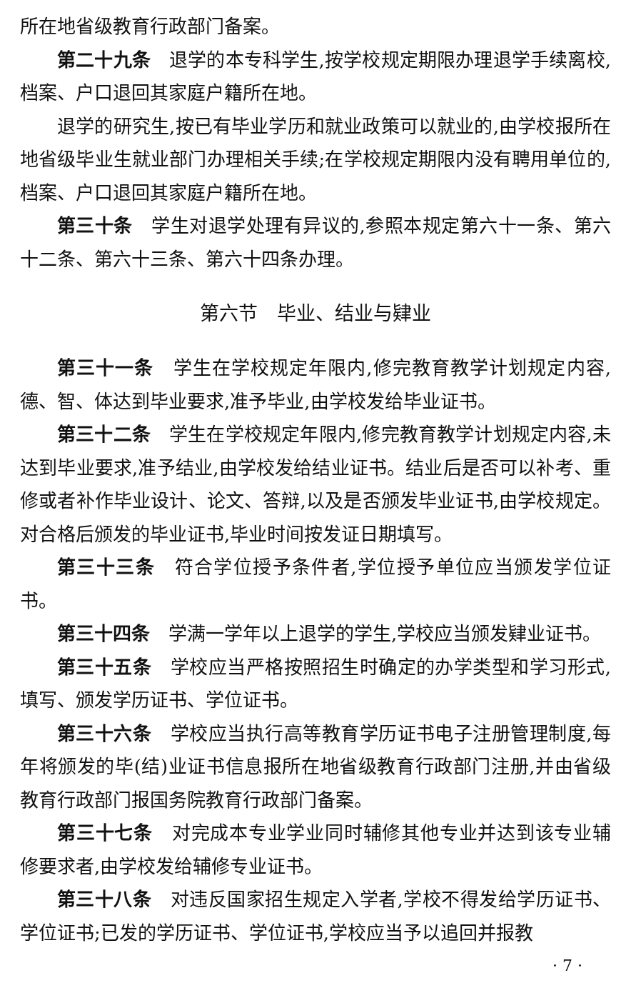所在地省级教育行政部门备案。
第二十九条　退学的本专科学生,按学校规定期限办理退学手续离校,档案、户口退回其家庭户籍所在地。
退学的研究生,按已有毕业学历和就业政策可以就业的,由学校报所在地省级毕业生就业部门办理相关手续;在学校规定期限内没有聘用单位的,档案、户口退回其家庭户籍所在地。
第三十条　学生对退学处理有异议的,参照本规定第六十一条、第六十二条、第六十三条、第六十四条办理。
第六节　毕业、结业与肄业
第三十一条　学生在学校规定年限内,修完教育教学计划规定内容,德、智、体达到毕业要求,准予毕业,由学校发给毕业证书。
第三十二条　学生在学校规定年限内,修完教育教学计划规定内容,未达到毕业要求,准予结业,由学校发给结业证书。结业后是否可以补考、重修或者补作毕业设计、论文、答辩,以及是否颁发毕业证书,由学校规定。对合格后颁发的毕业证书,毕业时间按发证日期填写。
第三十三条　符合学位授予条件者,学位授予单位应当颁发学位证书。
第三十四条　学满一学年以上退学的学生,学校应当颁发肄业证书。
第三十五条　学校应当严格按照招生时确定的办学类型和学习形式,填写、颁发学历证书、学位证书。
第三十六条　学校应当执行高等教育学历证书电子注册管理制度,每年将颁发的毕(结)业证书信息报所在地省级教育行政部门注册,并由省级教育行政部门报国务院教育行政部门备案。
第三十七条　对完成本专业学业同时辅修其他专业并达到该专业辅修要求者,由学校发给辅修专业证书。
第三十八条　对违反国家招生规定入学者,学校不得发给学历证书、学位证书;已发的学历证书、学位证书,学校应当予以追回并报教
· 7 ·